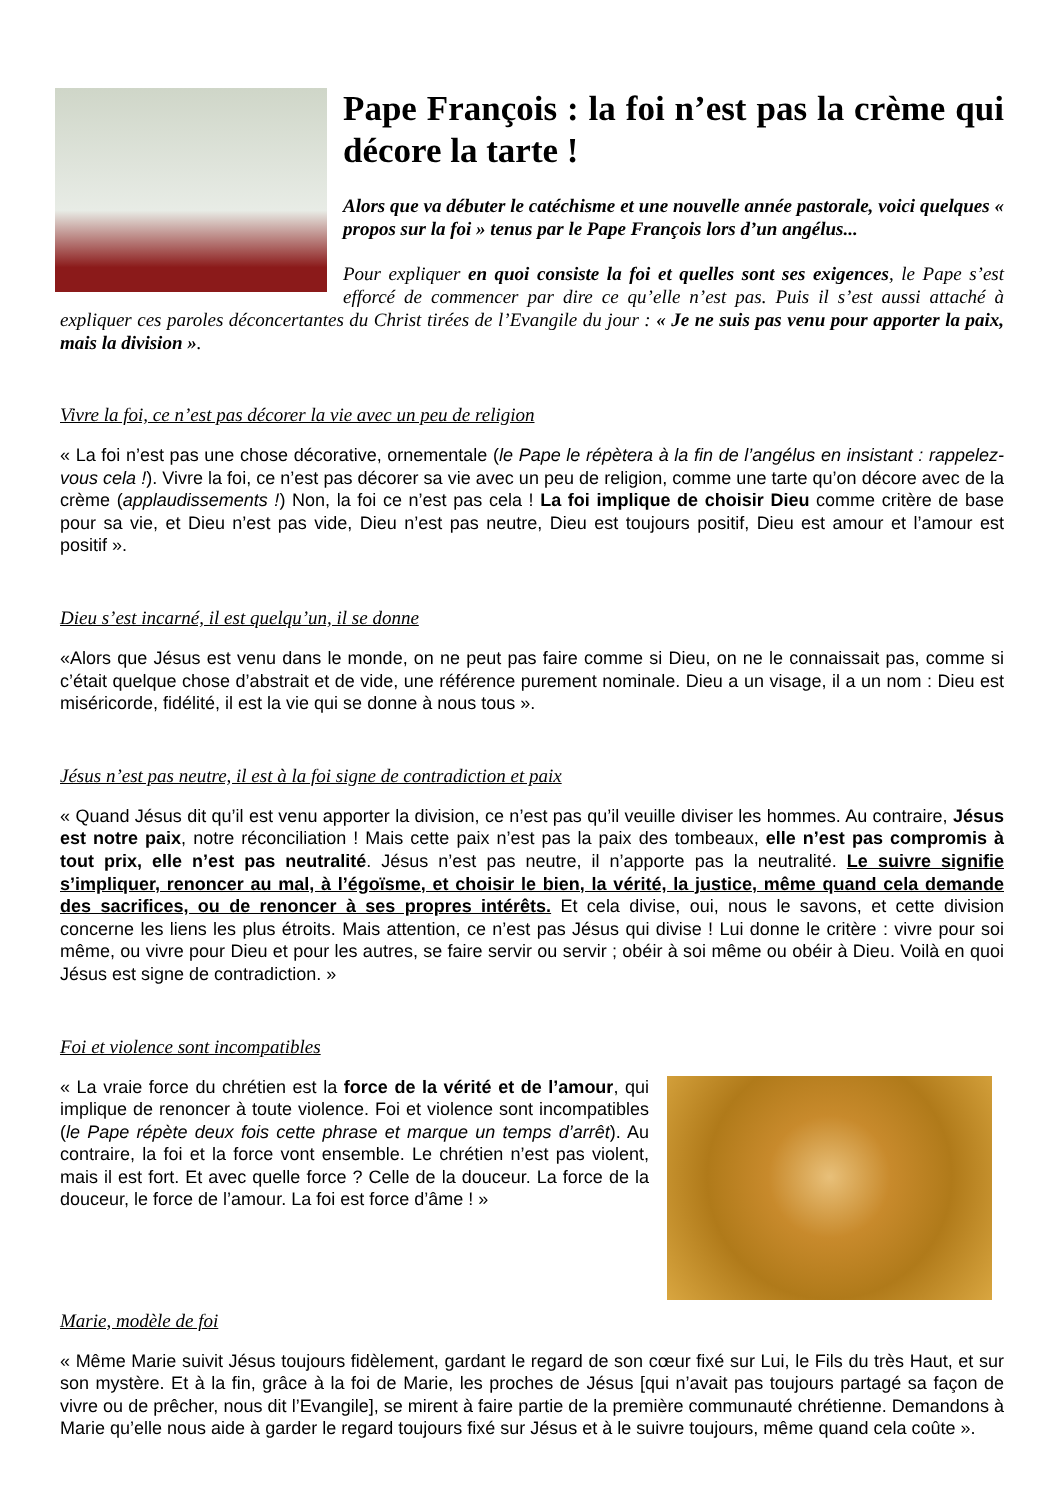Pape François : la foi n’est pas la crème qui décore la tarte !
Alors que va débuter le catéchisme et une nouvelle année pastorale, voici quelques « propos sur la foi » tenus par le Pape François lors d’un angélus...
Pour expliquer en quoi consiste la foi et quelles sont ses exigences, le Pape s’est efforcé de commencer par dire ce qu’elle n’est pas. Puis il s’est aussi attaché à expliquer ces paroles déconcertantes du Christ tirées de l’Evangile du jour : « Je ne suis pas venu pour apporter la paix, mais la division ».
Vivre la foi, ce n’est pas décorer la vie avec un peu de religion
« La foi n’est pas une chose décorative, ornementale (le Pape le répètera à la fin de l’angélus en insistant : rappelez-vous cela !). Vivre la foi, ce n’est pas décorer sa vie avec un peu de religion, comme une tarte qu’on décore avec de la crème (applaudissements !) Non, la foi ce n’est pas cela ! La foi implique de choisir Dieu comme critère de base pour sa vie, et Dieu n’est pas vide, Dieu n’est pas neutre, Dieu est toujours positif, Dieu est amour et l’amour est positif ».
Dieu s’est incarné, il est quelqu’un, il se donne
«Alors que Jésus est venu dans le monde, on ne peut pas faire comme si Dieu, on ne le connaissait pas, comme si c’était quelque chose d’abstrait et de vide, une référence purement nominale. Dieu a un visage, il a un nom : Dieu est miséricorde, fidélité, il est la vie qui se donne à nous tous ».
Jésus n’est pas neutre, il est à la foi signe de contradiction et paix
« Quand Jésus dit qu’il est venu apporter la division, ce n’est pas qu’il veuille diviser les hommes. Au contraire, Jésus est notre paix, notre réconciliation ! Mais cette paix n’est pas la paix des tombeaux, elle n’est pas compromis à tout prix, elle n’est pas neutralité. Jésus n’est pas neutre, il n’apporte pas la neutralité. Le suivre signifie s’impliquer, renoncer au mal, à l’égoïsme, et choisir le bien, la vérité, la justice, même quand cela demande des sacrifices, ou de renoncer à ses propres intérêts. Et cela divise, oui, nous le savons, et cette division concerne les liens les plus étroits. Mais attention, ce n’est pas Jésus qui divise ! Lui donne le critère : vivre pour soi même, ou vivre pour Dieu et pour les autres, se faire servir ou servir ; obéir à soi même ou obéir à Dieu. Voilà en quoi Jésus est signe de contradiction. »
Foi et violence sont incompatibles
« La vraie force du chrétien est la force de la vérité et de l’amour, qui implique de renoncer à toute violence. Foi et violence sont incompatibles (le Pape répète deux fois cette phrase et marque un temps d’arrêt). Au contraire, la foi et la force vont ensemble. Le chrétien n’est pas violent, mais il est fort. Et avec quelle force ? Celle de la douceur. La force de la douceur, le force de l’amour. La foi est force d’âme ! »
Marie, modèle de foi
« Même Marie suivit Jésus toujours fidèlement, gardant le regard de son cœur fixé sur Lui, le Fils du très Haut, et sur son mystère. Et à la fin, grâce à la foi de Marie, les proches de Jésus [qui n’avait pas toujours partagé sa façon de vivre ou de prêcher, nous dit l’Evangile], se mirent à faire partie de la première communauté chrétienne. Demandons à Marie qu’elle nous aide à garder le regard toujours fixé sur Jésus et à le suivre toujours, même quand cela coûte ».